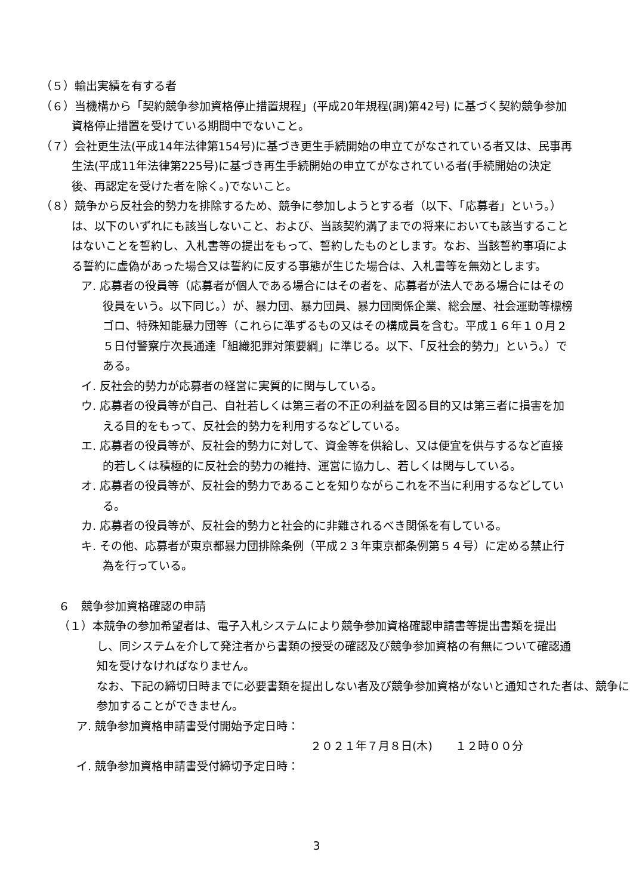（５）輸出実績を有する者
（６）当機構から「契約競争参加資格停止措置規程」(平成20年規程(調)第42号) に基づく契約競争参加資格停止措置を受けている期間中でないこと。
（７）会社更生法(平成14年法律第154号)に基づき更生手続開始の申立てがなされている者又は、民事再生法(平成11年法律第225号)に基づき再生手続開始の申立てがなされている者(手続開始の決定後、再認定を受けた者を除く。)でないこと。
（８）競争から反社会的勢力を排除するため、競争に参加しようとする者（以下、「応募者」という。）は、以下のいずれにも該当しないこと、および、当該契約満了までの将来においても該当することはないことを誓約し、入札書等の提出をもって、誓約したものとします。なお、当該誓約事項による誓約に虚偽があった場合又は誓約に反する事態が生じた場合は、入札書等を無効とします。
ア. 応募者の役員等（応募者が個人である場合にはその者を、応募者が法人である場合にはその役員をいう。以下同じ。）が、暴力団、暴力団員、暴力団関係企業、総会屋、社会運動等標榜ゴロ、特殊知能暴力団等（これらに準ずるもの又はその構成員を含む。平成１６年１０月２５日付警察庁次長通達「組織犯罪対策要綱」に準じる。以下、「反社会的勢力」という。）である。
イ. 反社会的勢力が応募者の経営に実質的に関与している。
ウ. 応募者の役員等が自己、自社若しくは第三者の不正の利益を図る目的又は第三者に損害を加える目的をもって、反社会的勢力を利用するなどしている。
エ. 応募者の役員等が、反社会的勢力に対して、資金等を供給し、又は便宜を供与するなど直接的若しくは積極的に反社会的勢力の維持、運営に協力し、若しくは関与している。
オ. 応募者の役員等が、反社会的勢力であることを知りながらこれを不当に利用するなどしている。
カ. 応募者の役員等が、反社会的勢力と社会的に非難されるべき関係を有している。
キ. その他、応募者が東京都暴力団排除条例（平成２３年東京都条例第５４号）に定める禁止行為を行っている。
６　競争参加資格確認の申請
（１）本競争の参加希望者は、電子入札システムにより競争参加資格確認申請書等提出書類を提出し、同システムを介して発注者から書類の授受の確認及び競争参加資格の有無について確認通知を受けなければなりません。
なお、下記の締切日時までに必要書類を提出しない者及び競争参加資格がないと通知された者は、競争に参加することができません。
ア. 競争参加資格申請書受付開始予定日時：
２０２１年７月８日(木)　　１２時００分
イ. 競争参加資格申請書受付締切予定日時：
3